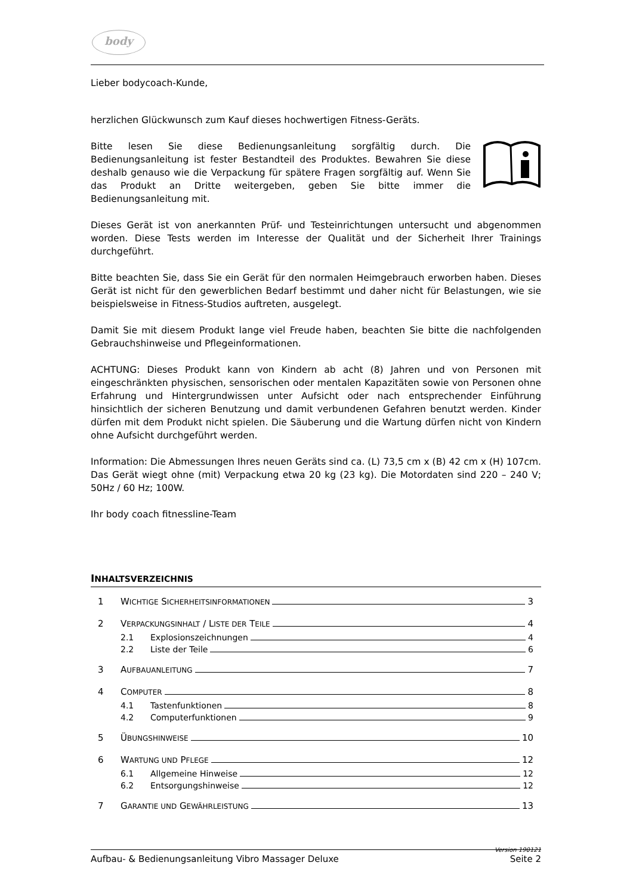body
Lieber bodycoach-Kunde,
herzlichen Glückwunsch zum Kauf dieses hochwertigen Fitness-Geräts.
Bitte lesen Sie diese Bedienungsanleitung sorgfältig durch. Die Bedienungsanleitung ist fester Bestandteil des Produktes. Bewahren Sie diese deshalb genauso wie die Verpackung für spätere Fragen sorgfältig auf. Wenn Sie das Produkt an Dritte weitergeben, geben Sie bitte immer die Bedienungsanleitung mit.
Dieses Gerät ist von anerkannten Prüf- und Testeinrichtungen untersucht und abgenommen worden. Diese Tests werden im Interesse der Qualität und der Sicherheit Ihrer Trainings durchgeführt.
Bitte beachten Sie, dass Sie ein Gerät für den normalen Heimgebrauch erworben haben. Dieses Gerät ist nicht für den gewerblichen Bedarf bestimmt und daher nicht für Belastungen, wie sie beispielsweise in Fitness-Studios auftreten, ausgelegt.
Damit Sie mit diesem Produkt lange viel Freude haben, beachten Sie bitte die nachfolgenden Gebrauchshinweise und Pflegeinformationen.
ACHTUNG: Dieses Produkt kann von Kindern ab acht (8) Jahren und von Personen mit eingeschränkten physischen, sensorischen oder mentalen Kapazitäten sowie von Personen ohne Erfahrung und Hintergrundwissen unter Aufsicht oder nach entsprechender Einführung hinsichtlich der sicheren Benutzung und damit verbundenen Gefahren benutzt werden. Kinder dürfen mit dem Produkt nicht spielen. Die Säuberung und die Wartung dürfen nicht von Kindern ohne Aufsicht durchgeführt werden.
Information: Die Abmessungen Ihres neuen Geräts sind ca. (L) 73,5 cm x (B) 42 cm x (H) 107cm. Das Gerät wiegt ohne (mit) Verpackung etwa 20 kg (23 kg). Die Motordaten sind 220 – 240 V; 50Hz / 60 Hz; 100W.
Ihr body coach fitnessline-Team
INHALTSVERZEICHNIS
1 WICHTIGE SICHERHEITSINFORMATIONEN 3
2 VERPACKUNGSINHALT / LISTE DER TEILE 4
2.1 Explosionszeichnungen 4
2.2 Liste der Teile 6
3 AUFBAUANLEITUNG 7
4 COMPUTER 8
4.1 Tastenfunktionen 8
4.2 Computerfunktionen 9
5 ÜBUNGSHINWEISE 10
6 WARTUNG UND PFLEGE 12
6.1 Allgemeine Hinweise 12
6.2 Entsorgungshinweise 12
7 GARANTIE UND GEWÄHRLEISTUNG 13
Version 190121
Aufbau- & Bedienungsanleitung Vibro Massager Deluxe Seite 2